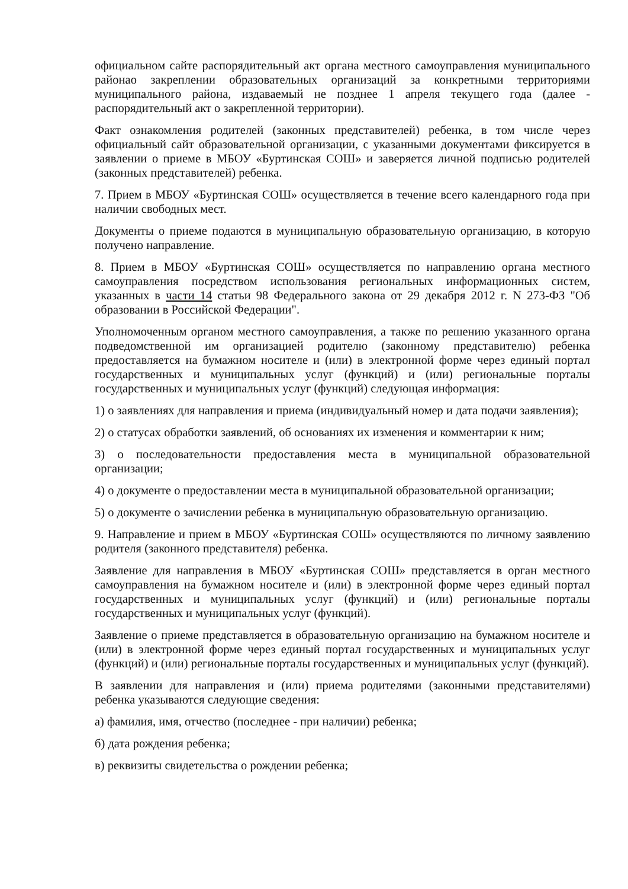официальном сайте распорядительный акт органа местного самоуправления муниципального районао закреплении образовательных организаций за конкретными территориями муниципального района, издаваемый не позднее 1 апреля текущего года (далее - распорядительный акт о закрепленной территории).
Факт ознакомления родителей (законных представителей) ребенка, в том числе через официальный сайт образовательной организации, с указанными документами фиксируется в заявлении о приеме в МБОУ «Буртинская СОШ» и заверяется личной подписью родителей (законных представителей) ребенка.
7. Прием в МБОУ «Буртинская СОШ» осуществляется в течение всего календарного года при наличии свободных мест.
Документы о приеме подаются в муниципальную образовательную организацию, в которую получено направление.
8. Прием в МБОУ «Буртинская СОШ» осуществляется по направлению органа местного самоуправления посредством использования региональных информационных систем, указанных в части 14 статьи 98 Федерального закона от 29 декабря 2012 г. N 273-ФЗ "Об образовании в Российской Федерации".
Уполномоченным органом местного самоуправления, а также по решению указанного органа подведомственной им организацией родителю (законному представителю) ребенка предоставляется на бумажном носителе и (или) в электронной форме через единый портал государственных и муниципальных услуг (функций) и (или) региональные порталы государственных и муниципальных услуг (функций) следующая информация:
1) о заявлениях для направления и приема (индивидуальный номер и дата подачи заявления);
2) о статусах обработки заявлений, об основаниях их изменения и комментарии к ним;
3) о последовательности предоставления места в муниципальной образовательной организации;
4) о документе о предоставлении места в муниципальной образовательной организации;
5) о документе о зачислении ребенка в муниципальную образовательную организацию.
9. Направление и прием в МБОУ «Буртинская СОШ» осуществляются по личному заявлению родителя (законного представителя) ребенка.
Заявление для направления в МБОУ «Буртинская СОШ» представляется в орган местного самоуправления на бумажном носителе и (или) в электронной форме через единый портал государственных и муниципальных услуг (функций) и (или) региональные порталы государственных и муниципальных услуг (функций).
Заявление о приеме представляется в образовательную организацию на бумажном носителе и (или) в электронной форме через единый портал государственных и муниципальных услуг (функций) и (или) региональные порталы государственных и муниципальных услуг (функций).
В заявлении для направления и (или) приема родителями (законными представителями) ребенка указываются следующие сведения:
а) фамилия, имя, отчество (последнее - при наличии) ребенка;
б) дата рождения ребенка;
в) реквизиты свидетельства о рождении ребенка;